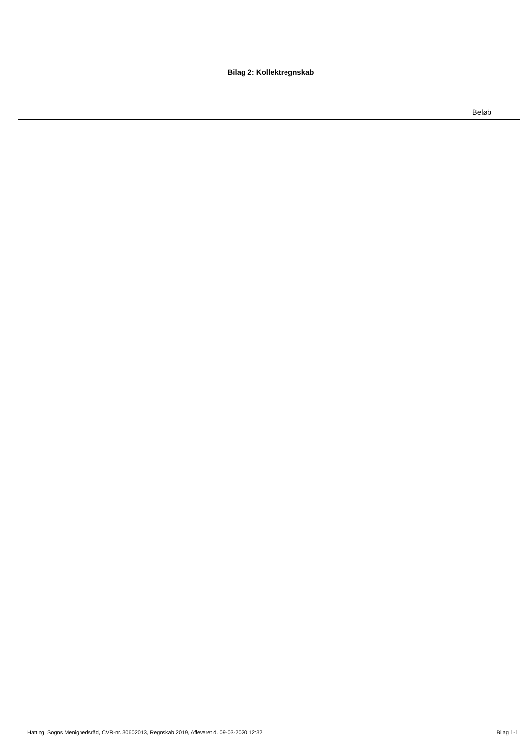Bilag 2: Kollektregnskab
| Beløb |
| --- |
Hatting Sogns Menighedsråd, CVR-nr. 30602013, Regnskab 2019, Afleveret d. 09-03-2020 12:32 Bilag 1-1